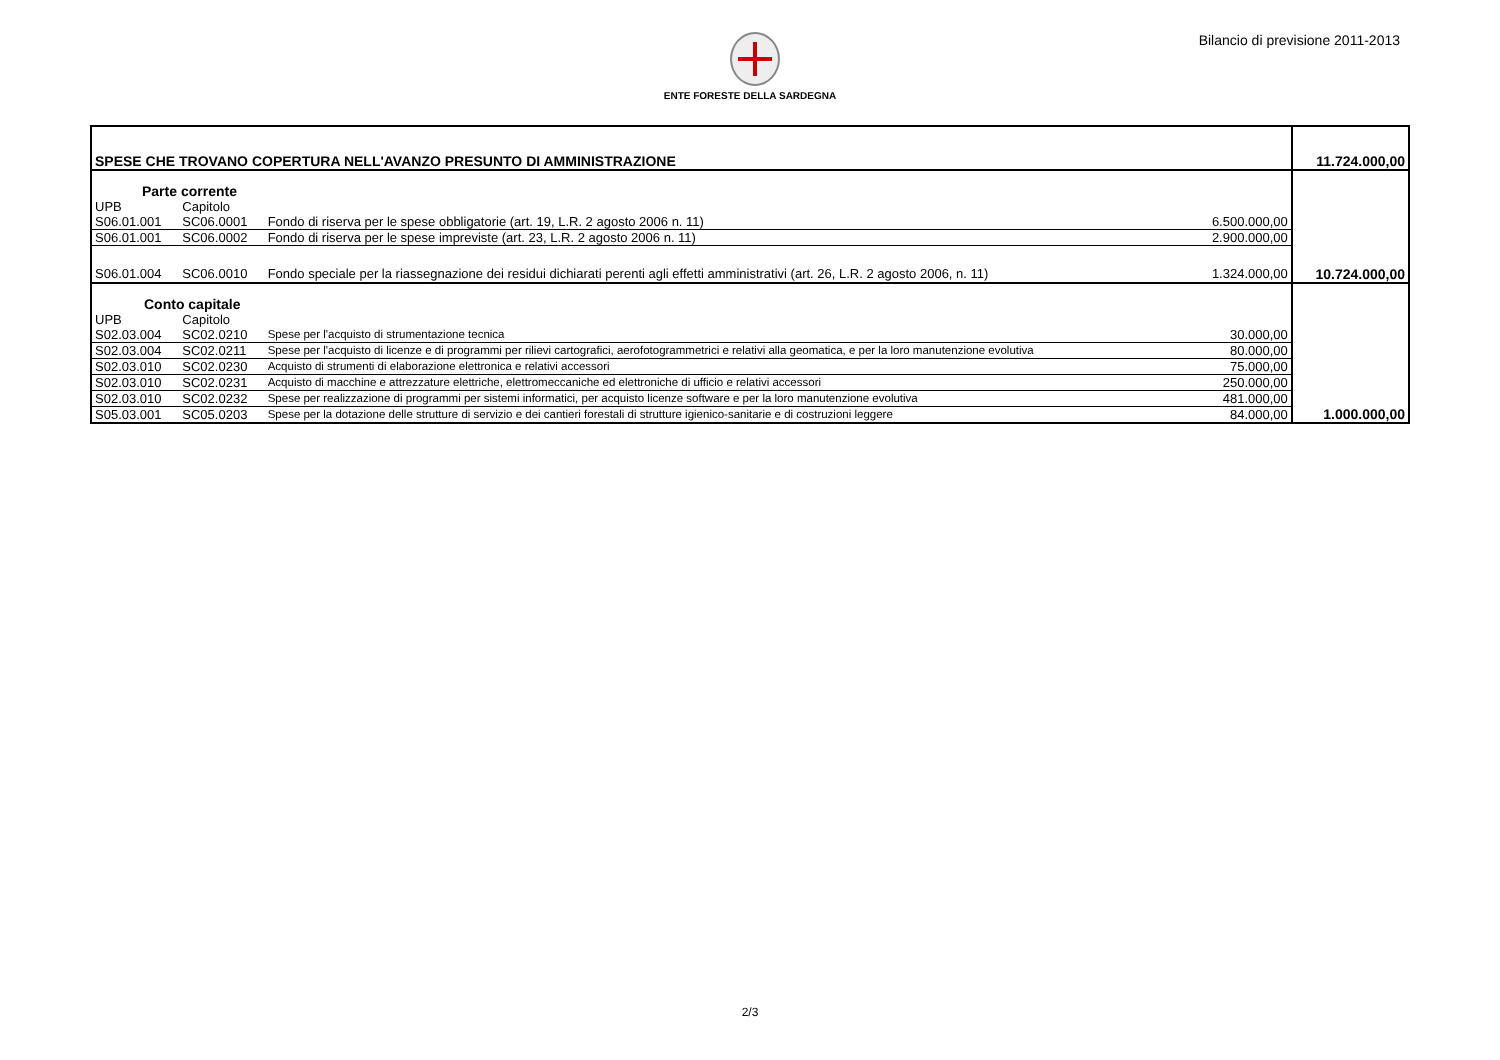Bilancio di previsione 2011-2013
ENTE FORESTE DELLA SARDEGNA
| SPESE CHE TROVANO COPERTURA NELL'AVANZO PRESUNTO DI AMMINISTRAZIONE | | | | 11.724.000,00 |
| Parte corrente | | | | |
| UPB | Capitolo | | | |
| S06.01.001 | SC06.0001 | Fondo di riserva per le spese obbligatorie (art. 19, L.R. 2 agosto 2006 n. 11) | 6.500.000,00 | |
| S06.01.001 | SC06.0002 | Fondo di riserva per le spese impreviste (art. 23, L.R. 2 agosto 2006 n. 11) | 2.900.000,00 | |
| S06.01.004 | SC06.0010 | Fondo speciale per la riassegnazione dei residui dichiarati perenti agli effetti amministrativi (art. 26, L.R. 2 agosto 2006, n. 11) | 1.324.000,00 | 10.724.000,00 |
| Conto capitale | | | | |
| UPB | Capitolo | | | |
| S02.03.004 | SC02.0210 | Spese per l'acquisto di strumentazione tecnica | 30.000,00 | |
| S02.03.004 | SC02.0211 | Spese per l'acquisto di licenze e di programmi per rilievi cartografici, aerofotogrammetrici e relativi alla geomatica, e per la loro manutenzione evolutiva | 80.000,00 | |
| S02.03.010 | SC02.0230 | Acquisto di strumenti di elaborazione elettronica e relativi accessori | 75.000,00 | |
| S02.03.010 | SC02.0231 | Acquisto di macchine e attrezzature elettriche, elettromeccaniche ed elettroniche di ufficio e relativi accessori | 250.000,00 | |
| S02.03.010 | SC02.0232 | Spese per realizzazione di programmi per sistemi informatici, per acquisto licenze software e per la loro manutenzione evolutiva | 481.000,00 | |
| S05.03.001 | SC05.0203 | Spese per la dotazione delle strutture di servizio e dei cantieri forestali di strutture igienico-sanitarie e di costruzioni leggere | 84.000,00 | 1.000.000,00 |
2/3